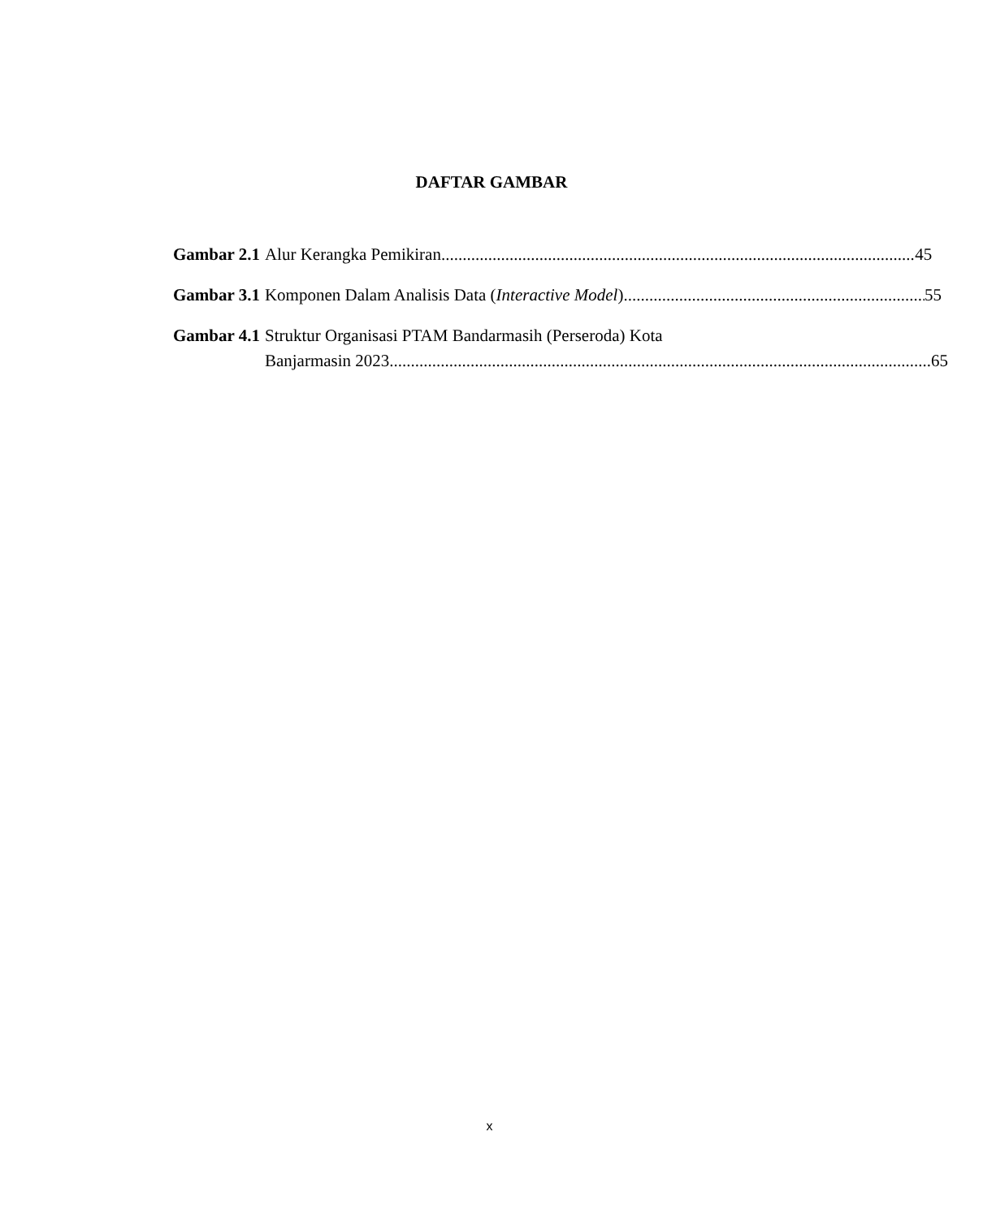DAFTAR GAMBAR
Gambar 2.1 Alur Kerangka Pemikiran 45
Gambar 3.1 Komponen Dalam Analisis Data (Interactive Model) 55
Gambar 4.1 Struktur Organisasi PTAM Bandarmasih (Perseroda) Kota
Banjarmasin 2023 65
x